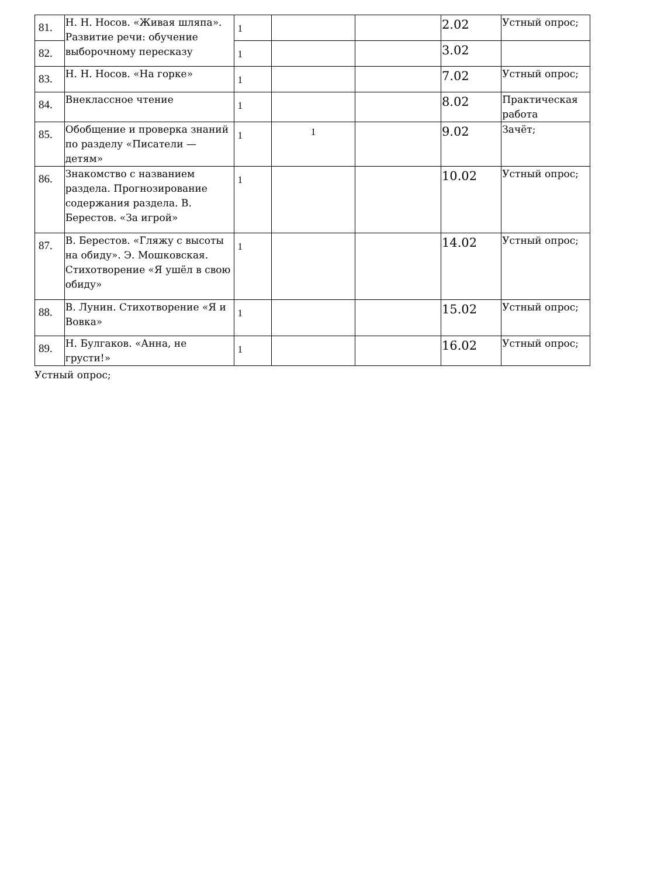| 81. | Н. Н. Носов. «Живая шляпа». Развитие речи: обучение выборочному пересказу | 1 | | | 2.02 | Устный опрос; |
| 82. | | 1 | | | 3.02 | |
| 83. | Н. Н. Носов. «На горке» | 1 | | | 7.02 | Устный опрос; |
| 84. | Внеклассное чтение | 1 | | | 8.02 | Практическая работа |
| 85. | Обобщение и проверка знаний по разделу «Писатели — детям» | 1 | 1 | | 9.02 | Зачёт; |
| 86. | Знакомство с названием раздела. Прогнозирование содержания раздела. В. Берестов. «За игрой» | 1 | | | 10.02 | Устный опрос; |
| 87. | В. Берестов. «Гляжу с высоты на обиду». Э. Мошковская. Стихотворение «Я ушёл в свою обиду» | 1 | | | 14.02 | Устный опрос; |
| 88. | В. Лунин. Стихотворение «Я и Вовка» | 1 | | | 15.02 | Устный опрос; |
| 89. | Н. Булгаков. «Анна, не грусти!» | 1 | | | 16.02 | Устный опрос; |
Устный опрос;